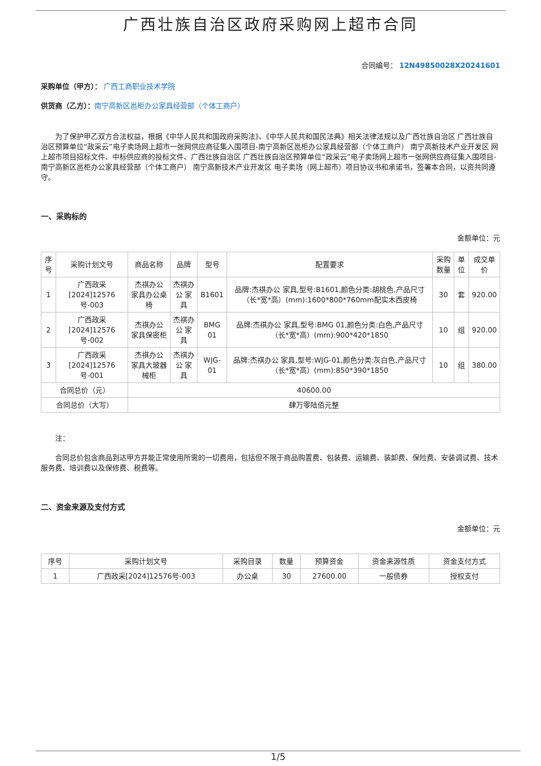广西壮族自治区政府采购网上超市合同
合同编号： 12N49850028X20241601
采购单位（甲方）： 广西工商职业技术学院
供货商（乙方）：南宁高新区邕柜办公家具经营部（个体工商户）
为了保护甲乙双方合法权益，根据《中华人民共和国政府采购法》、《中华人民共和国民法典》相关法律法规以及广西壮族自治区 广西壮族自治区预算单位“政采云”电子卖场网上超市一张网供应商征集入围项目-南宁高新区邕柜办公家具经营部（个体工商户） 南宁高新技术产业开发区 网上超市项目招标文件、中标供应商的投标文件、广西壮族自治区 广西壮族自治区预算单位“政采云”电子卖场网上超市一张网供应商征集入围项目-南宁高新区邕柜办公家具经营部（个体工商户） 南宁高新技术产业开发区 电子卖场（网上超市）项目协议书和承诺书，签署本合同，以资共同遵守。
一、采购标的
金额单位：元
| 序号 | 采购计划文号 | 商品名称 | 品牌 | 型号 | 配置要求 | 采购数量 | 单位 | 成交单价 |
| --- | --- | --- | --- | --- | --- | --- | --- | --- |
| 1 | 广西政采[2024]12576号-003 | 杰祺办公 家具办公桌椅 | 杰祺办公 家具 | B1601 | 品牌:杰祺办公 家具,型号:B1601,颜色分类:胡桃色,产品尺寸（长*宽*高）(mm):1600*800*760mm配实木西皮椅 | 30 | 套 | 920.00 |
| 2 | 广西政采[2024]12576号-002 | 杰祺办公 家具保密柜 | 杰祺办公 家具 | BMG 01 | 品牌:杰祺办公 家具,型号:BMG 01,颜色分类:白色,产品尺寸（长*宽*高）(mm):900*420*1850 | 10 | 组 | 920.00 |
| 3 | 广西政采[2024]12576号-001 | 杰祺办公 家具大玻器械柜 | 杰祺办公 家具 | WJG-01 | 品牌:杰祺办公 家具,型号:WJG-01,颜色分类:灰白色,产品尺寸（长*宽*高）(mm):850*390*1850 | 10 | 组 | 380.00 |
| 合同总价（元） | | 40600.00 | | | | | | |
| 合同总价（大写） | | 肆万零陆佰元整 | | | | | | |
注：
合同总价包含商品到达甲方并能正常使用所需的一切费用，包括但不限于商品购置费、包装费、运输费、装卸费、保险费、安装调试费、技术服务费、培训费以及保修费、税费等。
二、资金来源及支付方式
金额单位：元
| 序号 | 采购计划文号 | 采购目录 | 数量 | 预算资金 | 资金来源性质 | 资金支付方式 |
| --- | --- | --- | --- | --- | --- | --- |
| 1 | 广西政采[2024]12576号-003 | 办公桌 | 30 | 27600.00 | 一般债券 | 授权支付 |
1/5